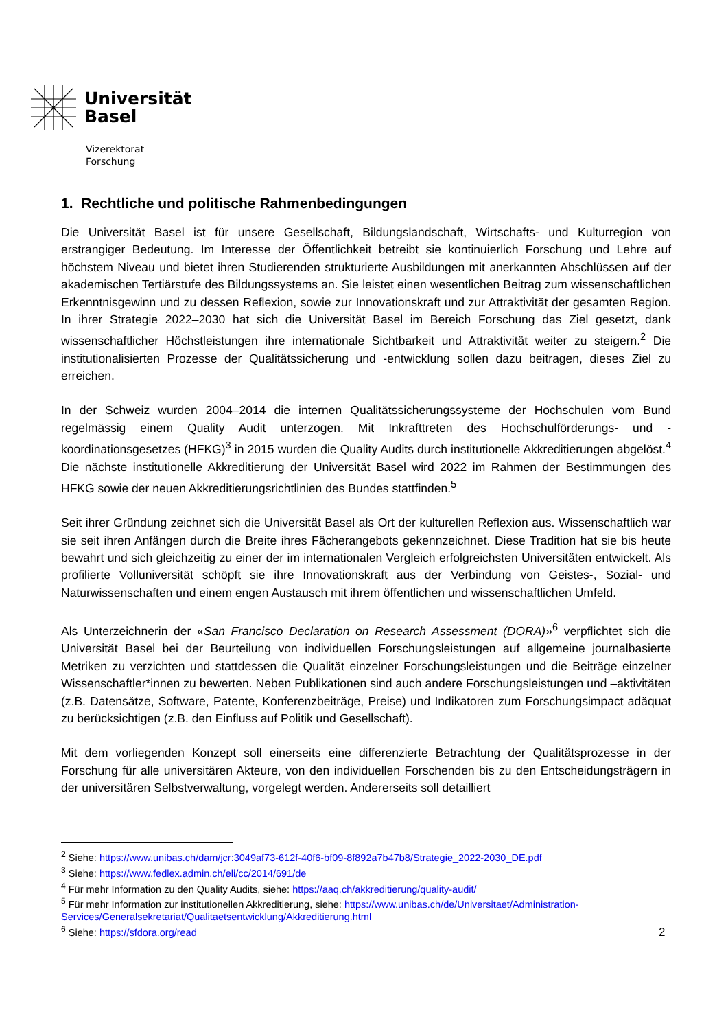Universität
Basel
Vizerektorat
Forschung
1. Rechtliche und politische Rahmenbedingungen
Die Universität Basel ist für unsere Gesellschaft, Bildungslandschaft, Wirtschafts- und Kulturregion von erstrangiger Bedeutung. Im Interesse der Öffentlichkeit betreibt sie kontinuierlich Forschung und Lehre auf höchstem Niveau und bietet ihren Studierenden strukturierte Ausbildungen mit anerkannten Abschlüssen auf der akademischen Tertiärstufe des Bildungssystems an. Sie leistet einen wesentlichen Beitrag zum wissenschaftlichen Erkenntnisgewinn und zu dessen Reflexion, sowie zur Innovationskraft und zur Attraktivität der gesamten Region. In ihrer Strategie 2022–2030 hat sich die Universität Basel im Bereich Forschung das Ziel gesetzt, dank wissenschaftlicher Höchstleistungen ihre internationale Sichtbarkeit und Attraktivität weiter zu steigern.<sup>2</sup> Die institutionalisierten Prozesse der Qualitätssicherung und -entwicklung sollen dazu beitragen, dieses Ziel zu erreichen.
In der Schweiz wurden 2004–2014 die internen Qualitätssicherungssysteme der Hochschulen vom Bund regelmässig einem Quality Audit unterzogen. Mit Inkrafttreten des Hochschulförderungs- und -koordinationsgesetzes (HFKG)<sup>3</sup> in 2015 wurden die Quality Audits durch institutionelle Akkreditierungen abgelöst.<sup>4</sup> Die nächste institutionelle Akkreditierung der Universität Basel wird 2022 im Rahmen der Bestimmungen des HFKG sowie der neuen Akkreditierungsrichtlinien des Bundes stattfinden.<sup>5</sup>
Seit ihrer Gründung zeichnet sich die Universität Basel als Ort der kulturellen Reflexion aus. Wissenschaftlich war sie seit ihren Anfängen durch die Breite ihres Fächerangebots gekennzeichnet. Diese Tradition hat sie bis heute bewahrt und sich gleichzeitig zu einer der im internationalen Vergleich erfolgreichsten Universitäten entwickelt. Als profilierte Volluniversität schöpft sie ihre Innovationskraft aus der Verbindung von Geistes-, Sozial- und Naturwissenschaften und einem engen Austausch mit ihrem öffentlichen und wissenschaftlichen Umfeld.
Als Unterzeichnerin der «San Francisco Declaration on Research Assessment (DORA)»<sup>6</sup> verpflichtet sich die Universität Basel bei der Beurteilung von individuellen Forschungsleistungen auf allgemeine journalbasierte Metriken zu verzichten und stattdessen die Qualität einzelner Forschungsleistungen und die Beiträge einzelner Wissenschaftler*innen zu bewerten. Neben Publikationen sind auch andere Forschungsleistungen und –aktivitäten (z.B. Datensätze, Software, Patente, Konferenzbeiträge, Preise) und Indikatoren zum Forschungsimpact adäquat zu berücksichtigen (z.B. den Einfluss auf Politik und Gesellschaft).
Mit dem vorliegenden Konzept soll einerseits eine differenzierte Betrachtung der Qualitätsprozesse in der Forschung für alle universitären Akteure, von den individuellen Forschenden bis zu den Entscheidungsträgern in der universitären Selbstverwaltung, vorgelegt werden. Andererseits soll detailliert
<sup>2</sup> Siehe: https://www.unibas.ch/dam/jcr:3049af73-612f-40f6-bf09-8f892a7b47b8/Strategie_2022-2030_DE.pdf
<sup>3</sup> Siehe: https://www.fedlex.admin.ch/eli/cc/2014/691/de
<sup>4</sup> Für mehr Information zu den Quality Audits, siehe: https://aaq.ch/akkreditierung/quality-audit/
<sup>5</sup> Für mehr Information zur institutionellen Akkreditierung, siehe: https://www.unibas.ch/de/Universitaet/Administration-Services/Generalsekretariat/Qualitaetsentwicklung/Akkreditierung.html
<sup>6</sup> Siehe: https://sfdora.org/read
2